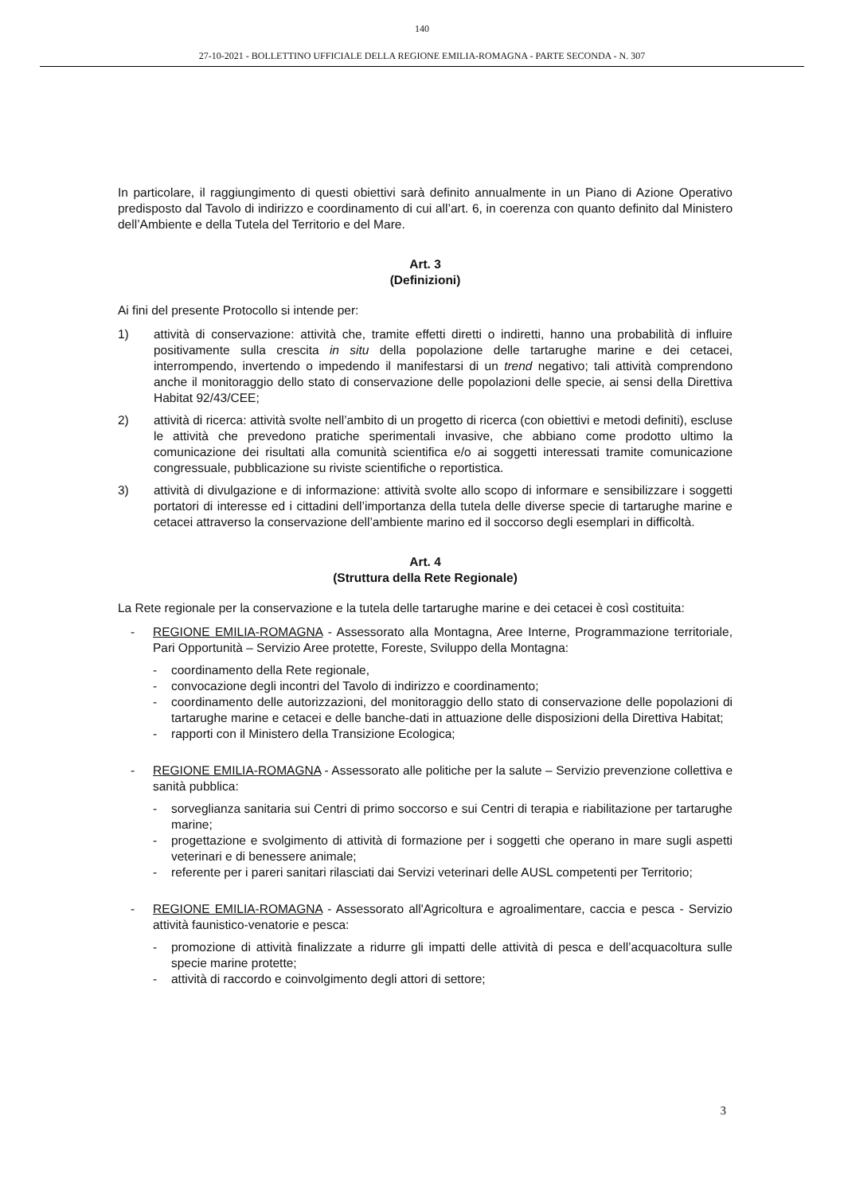140
27-10-2021 - BOLLETTINO UFFICIALE DELLA REGIONE EMILIA-ROMAGNA - PARTE SECONDA - N. 307
In particolare, il raggiungimento di questi obiettivi sarà definito annualmente in un Piano di Azione Operativo predisposto dal Tavolo di indirizzo e coordinamento di cui all’art. 6, in coerenza con quanto definito dal Ministero dell’Ambiente e della Tutela del Territorio e del Mare.
Art. 3
(Definizioni)
Ai fini del presente Protocollo si intende per:
1) attività di conservazione: attività che, tramite effetti diretti o indiretti, hanno una probabilità di influire positivamente sulla crescita in situ della popolazione delle tartarughe marine e dei cetacei, interrompendo, invertendo o impedendo il manifestarsi di un trend negativo; tali attività comprendono anche il monitoraggio dello stato di conservazione delle popolazioni delle specie, ai sensi della Direttiva Habitat 92/43/CEE;
2) attività di ricerca: attività svolte nell’ambito di un progetto di ricerca (con obiettivi e metodi definiti), escluse le attività che prevedono pratiche sperimentali invasive, che abbiano come prodotto ultimo la comunicazione dei risultati alla comunità scientifica e/o ai soggetti interessati tramite comunicazione congressuale, pubblicazione su riviste scientifiche o reportistica.
3) attività di divulgazione e di informazione: attività svolte allo scopo di informare e sensibilizzare i soggetti portatori di interesse ed i cittadini dell’importanza della tutela delle diverse specie di tartarughe marine e cetacei attraverso la conservazione dell’ambiente marino ed il soccorso degli esemplari in difficoltà.
Art. 4
(Struttura della Rete Regionale)
La Rete regionale per la conservazione e la tutela delle tartarughe marine e dei cetacei è così costituita:
- REGIONE EMILIA-ROMAGNA - Assessorato alla Montagna, Aree Interne, Programmazione territoriale, Pari Opportunità – Servizio Aree protette, Foreste, Sviluppo della Montagna:
- coordinamento della Rete regionale,
- convocazione degli incontri del Tavolo di indirizzo e coordinamento;
- coordinamento delle autorizzazioni, del monitoraggio dello stato di conservazione delle popolazioni di tartarughe marine e cetacei e delle banche-dati in attuazione delle disposizioni della Direttiva Habitat;
- rapporti con il Ministero della Transizione Ecologica;
- REGIONE EMILIA-ROMAGNA - Assessorato alle politiche per la salute – Servizio prevenzione collettiva e sanità pubblica:
- sorveglianza sanitaria sui Centri di primo soccorso e sui Centri di terapia e riabilitazione per tartarughe marine;
- progettazione e svolgimento di attività di formazione per i soggetti che operano in mare sugli aspetti veterinari e di benessere animale;
- referente per i pareri sanitari rilasciati dai Servizi veterinari delle AUSL competenti per Territorio;
- REGIONE EMILIA-ROMAGNA - Assessorato all'Agricoltura e agroalimentare, caccia e pesca - Servizio attività faunistico-venatorie e pesca:
- promozione di attività finalizzate a ridurre gli impatti delle attività di pesca e dell’acquacoltura sulle specie marine protette;
- attività di raccordo e coinvolgimento degli attori di settore;
3